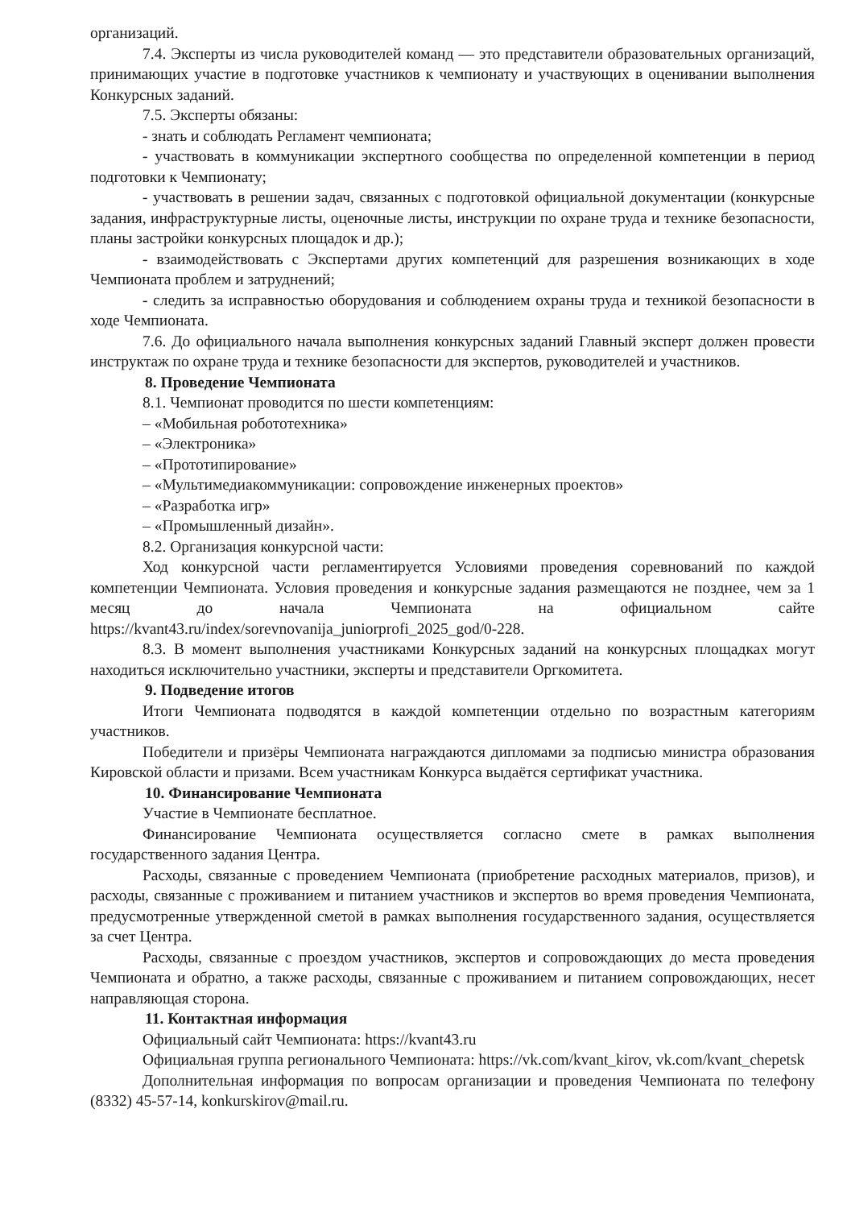организаций.
7.4. Эксперты из числа руководителей команд — это представители образовательных организаций, принимающих участие в подготовке участников к чемпионату и участвующих в оценивании выполнения Конкурсных заданий.
7.5. Эксперты обязаны:
- знать и соблюдать Регламент чемпионата;
- участвовать в коммуникации экспертного сообщества по определенной компетенции в период подготовки к Чемпионату;
- участвовать в решении задач, связанных с подготовкой официальной документации (конкурсные задания, инфраструктурные листы, оценочные листы, инструкции по охране труда и технике безопасности, планы застройки конкурсных площадок и др.);
- взаимодействовать с Экспертами других компетенций для разрешения возникающих в ходе Чемпионата проблем и затруднений;
- следить за исправностью оборудования и соблюдением охраны труда и техникой безопасности в ходе Чемпионата.
7.6. До официального начала выполнения конкурсных заданий Главный эксперт должен провести инструктаж по охране труда и технике безопасности для экспертов, руководителей и участников.
8. Проведение Чемпионата
8.1. Чемпионат проводится по шести компетенциям:
– «Мобильная робототехника»
– «Электроника»
– «Прототипирование»
– «Мультимедиакоммуникации: сопровождение инженерных проектов»
– «Разработка игр»
– «Промышленный дизайн».
8.2. Организация конкурсной части:
Ход конкурсной части регламентируется Условиями проведения соревнований по каждой компетенции Чемпионата. Условия проведения и конкурсные задания размещаются не позднее, чем за 1 месяц до начала Чемпионата на официальном сайте https://kvant43.ru/index/sorevnovanija_juniorprofi_2025_god/0-228.
8.3. В момент выполнения участниками Конкурсных заданий на конкурсных площадках могут находиться исключительно участники, эксперты и представители Оргкомитета.
9. Подведение итогов
Итоги Чемпионата подводятся в каждой компетенции отдельно по возрастным категориям участников.
Победители и призёры Чемпионата награждаются дипломами за подписью министра образования Кировской области и призами. Всем участникам Конкурса выдаётся сертификат участника.
10. Финансирование Чемпионата
Участие в Чемпионате бесплатное.
Финансирование Чемпионата осуществляется согласно смете в рамках выполнения государственного задания Центра.
Расходы, связанные с проведением Чемпионата (приобретение расходных материалов, призов), и расходы, связанные с проживанием и питанием участников и экспертов во время проведения Чемпионата, предусмотренные утвержденной сметой в рамках выполнения государственного задания, осуществляется за счет Центра.
Расходы, связанные с проездом участников, экспертов и сопровождающих до места проведения Чемпионата и обратно, а также расходы, связанные с проживанием и питанием сопровождающих, несет направляющая сторона.
11. Контактная информация
Официальный сайт Чемпионата: https://kvant43.ru
Официальная группа регионального Чемпионата: https://vk.com/kvant_kirov, vk.com/kvant_chepetsk
Дополнительная информация по вопросам организации и проведения Чемпионата по телефону (8332) 45-57-14, konkurskirov@mail.ru.